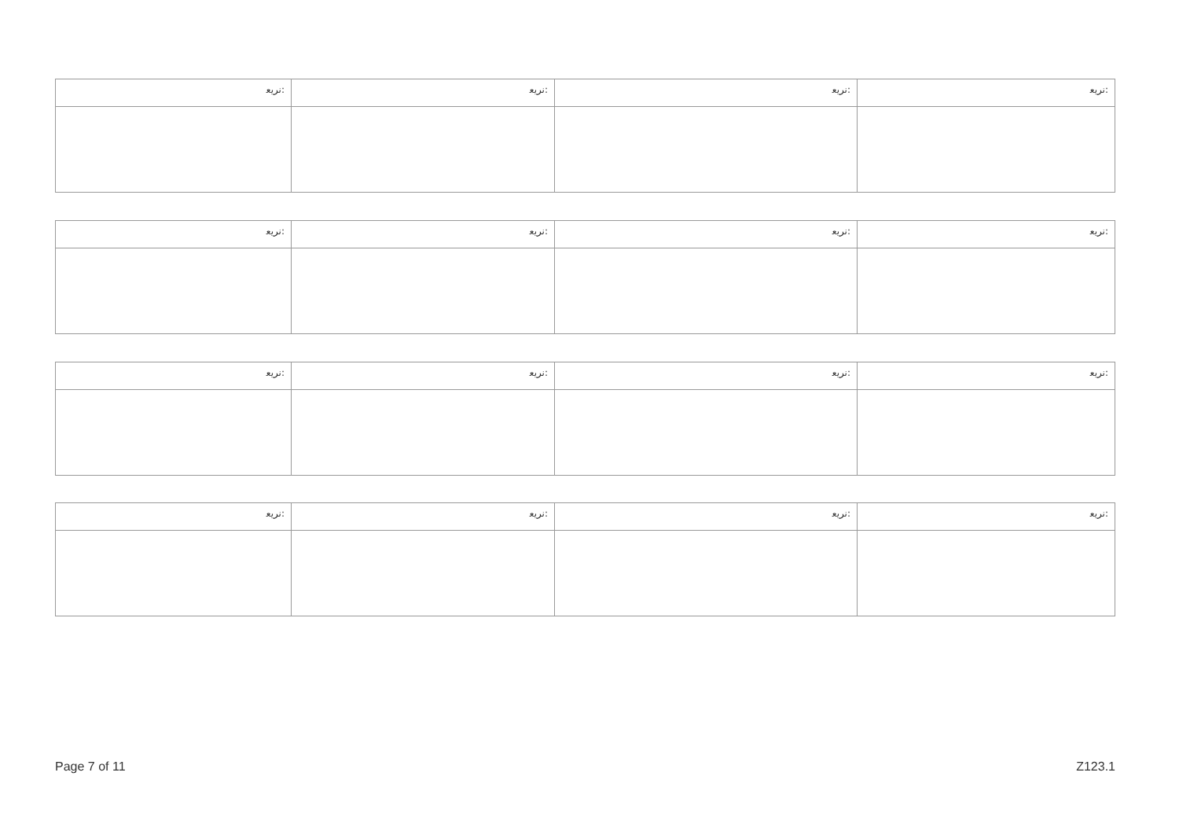| ﻧﺮﻳﻌ: | ﻧﺮﻳﻌ: | ﻧﺮﻳﻌ: | ﻧﺮﻳﻌ: |
| ﻧﺮﻳﻌ: | ﻧﺮﻳﻌ: | ﻧﺮﻳﻌ: | ﻧﺮﻳﻌ: |
| ﻧﺮﻳﻌ: | ﻧﺮﻳﻌ: | ﻧﺮﻳﻌ: | ﻧﺮﻳﻌ: |
| ﻧﺮﻳﻌ: | ﻧﺮﻳﻌ: | ﻧﺮﻳﻌ: | ﻧﺮﻳﻌ: |
Page 7 of 11 Z123.1